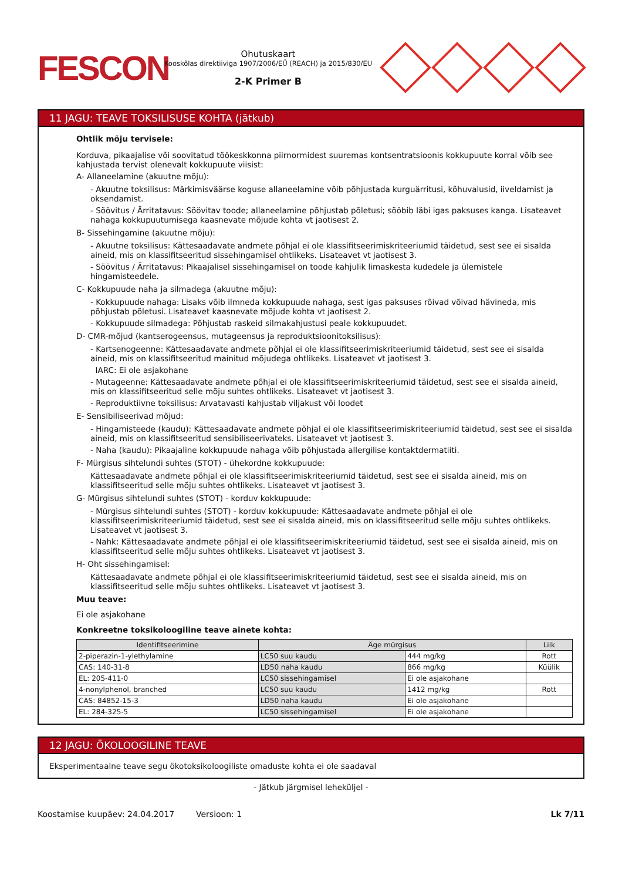FESCON
Ohutuskaart
Kooskõlas direktiiviga 1907/2006/EÜ (REACH) ja 2015/830/EU
2-K Primer B
11 JAGU: TEAVE TOKSILISUSE KOHTA (jätkub)
Ohtlik mõju tervisele:
Korduva, pikaajalise või soovitatud töökeskkonna piirnormidest suuremas kontsentratsioonis kokkupuute korral võib see kahjustada tervist olenevalt kokkupuute viisist:
A- Allaneelamine (akuutne mõju):
- Akuutne toksilisus: Märkimisväärse koguse allaneelamine võib põhjustada kurguärritusi, kõhuvalusid, iiveldamist ja oksendamist.
- Söövitus / Ärritatavus: Söövitav toode; allaneelamine põhjustab põletusi; sööbib läbi igas paksuses kanga. Lisateavet nahaga kokkupuutumisega kaasnevate mõjude kohta vt jaotisest 2.
B- Sissehingamine (akuutne mõju):
- Akuutne toksilisus: Kättesaadavate andmete põhjal ei ole klassifitseerimiskriteeriumid täidetud, sest see ei sisalda aineid, mis on klassifitseeritud sissehingamisel ohtlikeks. Lisateavet vt jaotisest 3.
- Söövitus / Ärritatavus: Pikaajalisel sissehingamisel on toode kahjulik limaskesta kudedele ja ülemistele hingamisteedele.
C- Kokkupuude naha ja silmadega (akuutne mõju):
- Kokkupuude nahaga: Lisaks võib ilmneda kokkupuude nahaga, sest igas paksuses rõivad võivad hävineda, mis põhjustab põletusi. Lisateavet kaasnevate mõjude kohta vt jaotisest 2.
- Kokkupuude silmadega: Põhjustab raskeid silmakahjustusi peale kokkupuudet.
D- CMR-mõjud (kantserogeensus, mutageensus ja reproduktsioonitoksilisus):
- Kartsenogeenne: Kättesaadavate andmete põhjal ei ole klassifitseerimiskriteeriumid täidetud, sest see ei sisalda aineid, mis on klassifitseeritud mainitud mõjudega ohtlikeks. Lisateavet vt jaotisest 3.
IARC: Ei ole asjakohane
- Mutageenne: Kättesaadavate andmete põhjal ei ole klassifitseerimiskriteeriumid täidetud, sest see ei sisalda aineid, mis on klassifitseeritud selle mõju suhtes ohtlikeks. Lisateavet vt jaotisest 3.
- Reproduktiivne toksilisus: Arvatavasti kahjustab viljakust või loodet
E- Sensibiliseerivad mõjud:
- Hingamisteede (kaudu): Kättesaadavate andmete põhjal ei ole klassifitseerimiskriteeriumid täidetud, sest see ei sisalda aineid, mis on klassifitseeritud sensibiliseerivateks. Lisateavet vt jaotisest 3.
- Naha (kaudu): Pikaajaline kokkupuude nahaga võib põhjustada allergilise kontaktdermatiiti.
F- Mürgisus sihtelundi suhtes (STOT) - ühekordne kokkupuude:
Kättesaadavate andmete põhjal ei ole klassifitseerimiskriteeriumid täidetud, sest see ei sisalda aineid, mis on klassifitseeritud selle mõju suhtes ohtlikeks. Lisateavet vt jaotisest 3.
G- Mürgisus sihtelundi suhtes (STOT) - korduv kokkupuude:
- Mürgisus sihtelundi suhtes (STOT) - korduv kokkupuude: Kättesaadavate andmete põhjal ei ole klassifitseerimiskriteeriumid täidetud, sest see ei sisalda aineid, mis on klassifitseeritud selle mõju suhtes ohtlikeks. Lisateavet vt jaotisest 3.
- Nahk: Kättesaadavate andmete põhjal ei ole klassifitseerimiskriteeriumid täidetud, sest see ei sisalda aineid, mis on klassifitseeritud selle mõju suhtes ohtlikeks. Lisateavet vt jaotisest 3.
H- Oht sissehingamisel:
Kättesaadavate andmete põhjal ei ole klassifitseerimiskriteeriumid täidetud, sest see ei sisalda aineid, mis on klassifitseeritud selle mõju suhtes ohtlikeks. Lisateavet vt jaotisest 3.
Muu teave:
Ei ole asjakohane
Konkreetne toksikoloogiline teave ainete kohta:
| Identifitseerimine | Äge mürgisus | | Liik |
| --- | --- | --- | --- |
| 2-piperazin-1-ylethylamine | LC50 suu kaudu | 444 mg/kg | Rott |
| CAS: 140-31-8 | LD50 naha kaudu | 866 mg/kg | Küülik |
| EL: 205-411-0 | LC50 sissehingamisel | Ei ole asjakohane | |
| 4-nonylphenol, branched | LC50 suu kaudu | 1412 mg/kg | Rott |
| CAS: 84852-15-3 | LD50 naha kaudu | Ei ole asjakohane | |
| EL: 284-325-5 | LC50 sissehingamisel | Ei ole asjakohane | |
12 JAGU: ÖKOLOOGILINE TEAVE
Eksperimentaalne teave segu ökotoksikoloogiliste omaduste kohta ei ole saadaval
- Jätkub järgmisel leheküljel -
Koostamise kuupäev: 24.04.2017 Versioon: 1 Lk 7/11